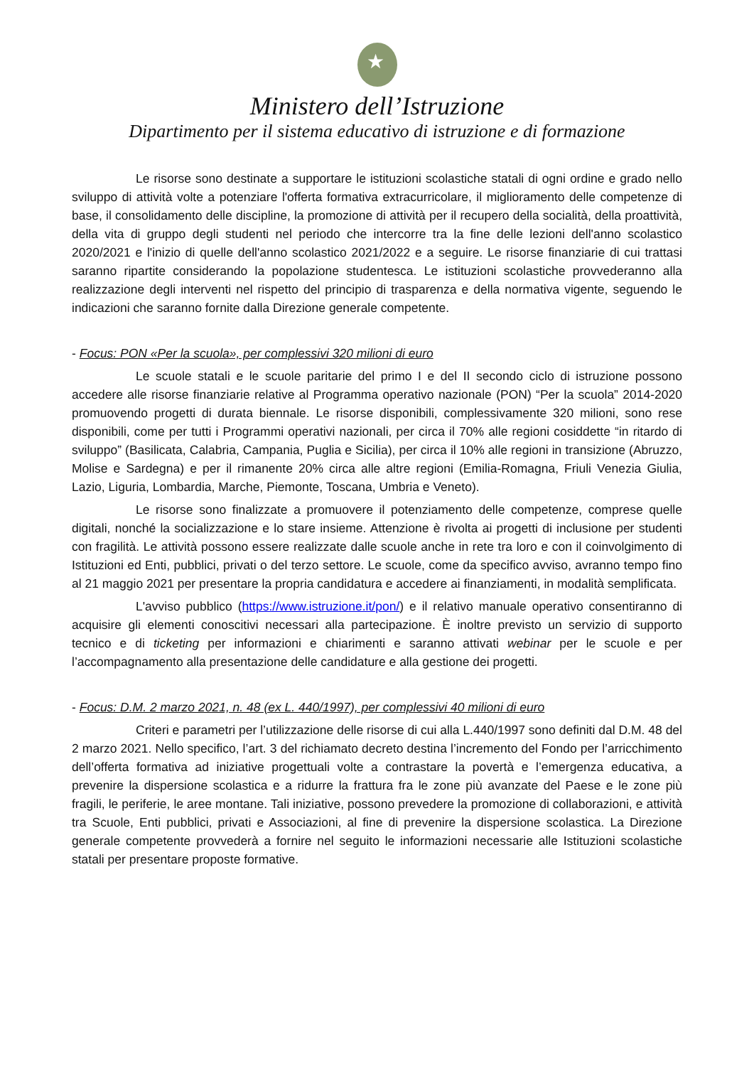★
Ministero dell’Istruzione
Dipartimento per il sistema educativo di istruzione e di formazione
Le risorse sono destinate a supportare le istituzioni scolastiche statali di ogni ordine e grado nello sviluppo di attività volte a potenziare l'offerta formativa extracurricolare, il miglioramento delle competenze di base, il consolidamento delle discipline, la promozione di attività per il recupero della socialità, della proattività, della vita di gruppo degli studenti nel periodo che intercorre tra la fine delle lezioni dell'anno scolastico 2020/2021 e l'inizio di quelle dell'anno scolastico 2021/2022 e a seguire. Le risorse finanziarie di cui trattasi saranno ripartite considerando la popolazione studentesca. Le istituzioni scolastiche provvederanno alla realizzazione degli interventi nel rispetto del principio di trasparenza e della normativa vigente, seguendo le indicazioni che saranno fornite dalla Direzione generale competente.
- Focus: PON «Per la scuola», per complessivi 320 milioni di euro
Le scuole statali e le scuole paritarie del primo I e del II secondo ciclo di istruzione possono accedere alle risorse finanziarie relative al Programma operativo nazionale (PON) “Per la scuola” 2014-2020 promuovendo progetti di durata biennale. Le risorse disponibili, complessivamente 320 milioni, sono rese disponibili, come per tutti i Programmi operativi nazionali, per circa il 70% alle regioni cosiddette “in ritardo di sviluppo” (Basilicata, Calabria, Campania, Puglia e Sicilia), per circa il 10% alle regioni in transizione (Abruzzo, Molise e Sardegna) e per il rimanente 20% circa alle altre regioni (Emilia-Romagna, Friuli Venezia Giulia, Lazio, Liguria, Lombardia, Marche, Piemonte, Toscana, Umbria e Veneto).
Le risorse sono finalizzate a promuovere il potenziamento delle competenze, comprese quelle digitali, nonché la socializzazione e lo stare insieme. Attenzione è rivolta ai progetti di inclusione per studenti con fragilità. Le attività possono essere realizzate dalle scuole anche in rete tra loro e con il coinvolgimento di Istituzioni ed Enti, pubblici, privati o del terzo settore. Le scuole, come da specifico avviso, avranno tempo fino al 21 maggio 2021 per presentare la propria candidatura e accedere ai finanziamenti, in modalità semplificata.
L'avviso pubblico (https://www.istruzione.it/pon/) e il relativo manuale operativo consentiranno di acquisire gli elementi conoscitivi necessari alla partecipazione. È inoltre previsto un servizio di supporto tecnico e di ticketing per informazioni e chiarimenti e saranno attivati webinar per le scuole e per l’accompagnamento alla presentazione delle candidature e alla gestione dei progetti.
- Focus: D.M. 2 marzo 2021, n. 48 (ex L. 440/1997), per complessivi 40 milioni di euro
Criteri e parametri per l’utilizzazione delle risorse di cui alla L.440/1997 sono definiti dal D.M. 48 del 2 marzo 2021. Nello specifico, l’art. 3 del richiamato decreto destina l’incremento del Fondo per l’arricchimento dell’offerta formativa ad iniziative progettuali volte a contrastare la povertà e l’emergenza educativa, a prevenire la dispersione scolastica e a ridurre la frattura fra le zone più avanzate del Paese e le zone più fragili, le periferie, le aree montane. Tali iniziative, possono prevedere la promozione di collaborazioni, e attività tra Scuole, Enti pubblici, privati e Associazioni, al fine di prevenire la dispersione scolastica. La Direzione generale competente provvederà a fornire nel seguito le informazioni necessarie alle Istituzioni scolastiche statali per presentare proposte formative.